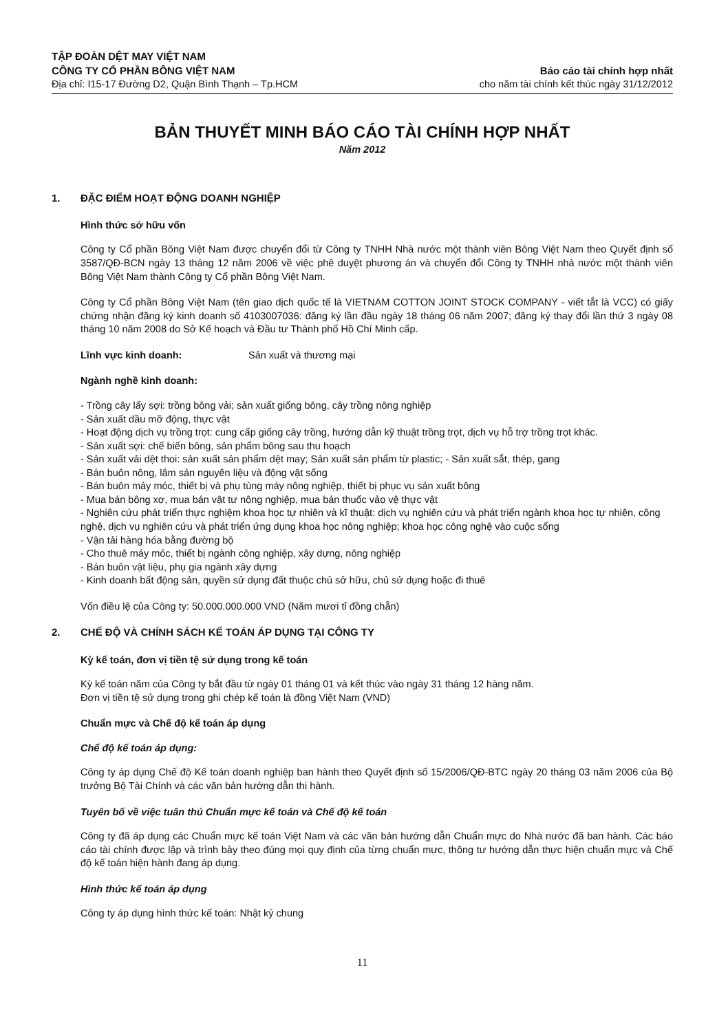TẬP ĐOÀN DỆT MAY VIỆT NAM
CÔNG TY CỔ PHẦN BÔNG VIỆT NAM
Địa chỉ: I15-17 Đường D2, Quận Bình Thạnh – Tp.HCM
Báo cáo tài chính hợp nhất
cho năm tài chính kết thúc ngày 31/12/2012
BẢN THUYẾT MINH BÁO CÁO TÀI CHÍNH HỢP NHẤT
Năm 2012
1. ĐẶC ĐIỂM HOẠT ĐỘNG DOANH NGHIỆP
Hình thức sở hữu vốn
Công ty Cổ phần Bông Việt Nam được chuyển đổi từ Công ty TNHH Nhà nước một thành viên Bông Việt Nam theo Quyết định số 3587/QĐ-BCN ngày 13 tháng 12 năm 2006 về việc phê duyệt phương án và chuyển đổi Công ty TNHH nhà nước một thành viên Bông Việt Nam thành Công ty Cổ phần Bông Việt Nam.
Công ty Cổ phần Bông Việt Nam (tên giao dịch quốc tế là VIETNAM COTTON JOINT STOCK COMPANY - viết tắt là VCC) có giấy chứng nhận đăng ký kinh doanh số 4103007036: đăng ký lần đầu ngày 18 tháng 06 năm 2007; đăng ký thay đổi lần thứ 3 ngày 08 tháng 10 năm 2008 do Sở Kế hoạch và Đầu tư Thành phố Hồ Chí Minh cấp.
Lĩnh vực kinh doanh: Sản xuất và thương mại
Ngành nghề kinh doanh:
- Trồng cây lấy sợi: trồng bông vải; sản xuất giống bông, cây trồng nông nghiệp
- Sản xuất dầu mỡ động, thực vật
- Hoạt động dịch vụ trồng trọt: cung cấp giống cây trồng, hướng dẫn kỹ thuật trồng trọt, dịch vụ hỗ trợ trồng trọt khác.
- Sản xuất sợi: chế biến bông, sản phẩm bông sau thu hoạch
- Sản xuất vải dệt thoi: sản xuất sản phẩm dệt may; Sản xuất sản phẩm từ plastic; - Sản xuất sắt, thép, gang
- Bán buôn nông, lâm sản nguyên liệu và động vật sống
- Bán buôn máy móc, thiết bị và phụ tùng máy nông nghiệp, thiết bị phục vụ sản xuất bông
- Mua bán bông xơ, mua bán vật tư nông nghiệp, mua bán thuốc vảo vệ thực vật
- Nghiên cứu phát triển thực nghiệm khoa học tự nhiên và kĩ thuật: dịch vụ nghiên cứu và phát triển ngành khoa học tự nhiên, công nghệ, dịch vụ nghiên cứu và phát triển ứng dụng khoa học nông nghiệp; khoa học công nghệ vào cuộc sống
- Vận tải hàng hóa bằng đường bộ
- Cho thuê máy móc, thiết bị ngành công nghiệp, xây dựng, nông nghiệp
- Bán buôn vật liệu, phụ gia ngành xây dựng
- Kinh doanh bất động sản, quyền sử dụng đất thuộc chủ sở hữu, chủ sử dụng hoặc đi thuê
Vốn điều lệ của Công ty: 50.000.000.000 VND (Năm mươi tỉ đồng chẵn)
2. CHẾ ĐỘ VÀ CHÍNH SÁCH KẾ TOÁN ÁP DỤNG TẠI CÔNG TY
Kỳ kế toán, đơn vị tiền tệ sử dụng trong kế toán
Kỳ kế toán năm của Công ty bắt đầu từ ngày 01 tháng 01 và kết thúc vào ngày 31 tháng 12 hàng năm.
Đơn vị tiền tệ sử dụng trong ghi chép kế toán là đồng Việt Nam (VND)
Chuẩn mực và Chế độ kế toán áp dụng
Chế độ kế toán áp dụng:
Công ty áp dụng Chế độ Kế toán doanh nghiệp ban hành theo Quyết định số 15/2006/QĐ-BTC ngày 20 tháng 03 năm 2006 của Bộ trưởng Bộ Tài Chính và các văn bản hướng dẫn thi hành.
Tuyên bố về việc tuân thủ Chuẩn mực kế toán và Chế độ kế toán
Công ty đã áp dụng các Chuẩn mực kế toán Việt Nam và các văn bản hướng dẫn Chuẩn mực do Nhà nước đã ban hành. Các báo cáo tài chính được lập và trình bày theo đúng mọi quy định của từng chuẩn mực, thông tư hướng dẫn thực hiện chuẩn mực và Chế độ kế toán hiện hành đang áp dụng.
Hình thức kế toán áp dụng
Công ty áp dụng hình thức kế toán: Nhật ký chung
11